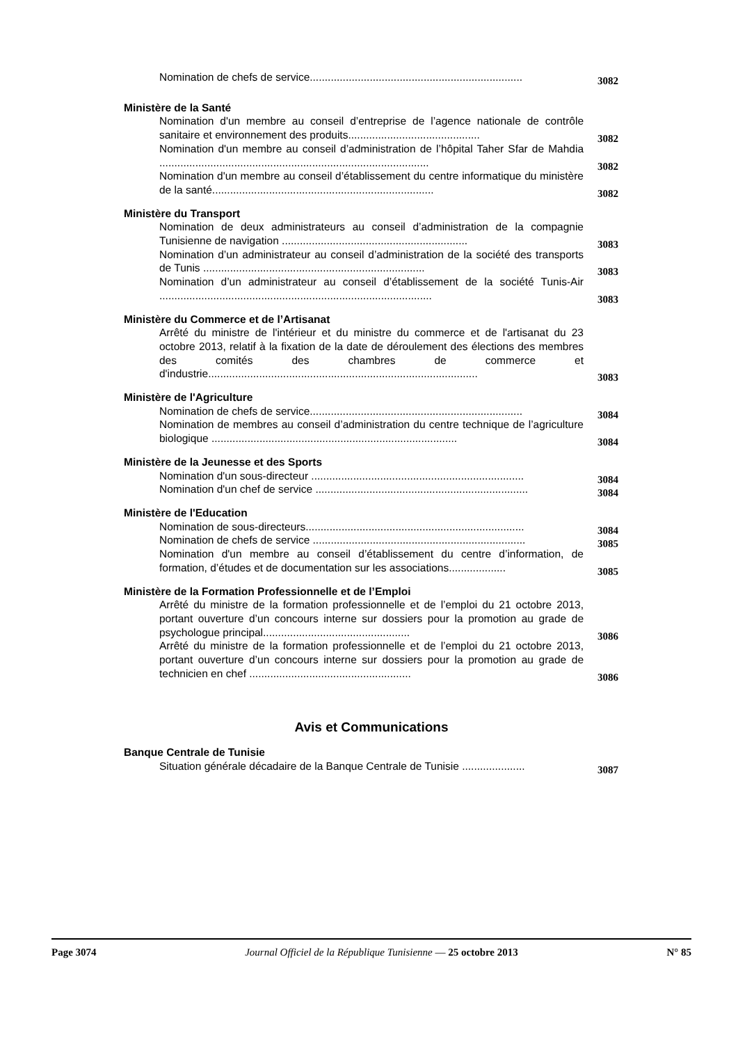Nomination de chefs de service.......................................................................
3082
Ministère de la Santé
Nomination d'un membre au conseil d’entreprise de l’agence nationale de contrôle sanitaire et environnement des produits............................................
3082
Nomination d'un membre au conseil d’administration de l’hôpital Taher Sfar de Mahdia ..........................................................................................
3082
Nomination d'un membre au conseil d’établissement du centre informatique du ministère de la santé..........................................................................
3082
Ministère du Transport
Nomination de deux administrateurs au conseil d’administration de la compagnie Tunisienne de navigation ..............................................................
3083
Nomination d’un administrateur au conseil d’administration de la société des transports de Tunis ..........................................................................
3083
Nomination d’un administrateur au conseil d’établissement de la société Tunis-Air ...........................................................................................
3083
Ministère du Commerce et de l’Artisanat
Arrêté du ministre de l'intérieur et du ministre du commerce et de l'artisanat du 23 octobre 2013, relatif à la fixation de la date de déroulement des élections des membres des comités des chambres de commerce et d'industrie..........................................................................................
3083
Ministère de l'Agriculture
Nomination de chefs de service.......................................................................
3084
Nomination de membres au conseil d’administration du centre technique de l’agriculture biologique ..................................................................................
3084
Ministère de la Jeunesse et des Sports
Nomination d'un sous-directeur .......................................................................
3084
Nomination d'un chef de service .......................................................................
3084
Ministère de l'Education
Nomination de sous-directeurs.........................................................................
3084
Nomination de chefs de service .......................................................................
3085
Nomination d'un membre au conseil d’établissement du centre d’information, de formation, d’études et de documentation sur les associations...................
3085
Ministère de la Formation Professionnelle et de l’Emploi
Arrêté du ministre de la formation professionnelle et de l’emploi du 21 octobre 2013, portant ouverture d’un concours interne sur dossiers pour la promotion au grade de psychologue principal.................................................
3086
Arrêté du ministre de la formation professionnelle et de l’emploi du 21 octobre 2013, portant ouverture d’un concours interne sur dossiers pour la promotion au grade de technicien en chef ......................................................
3086
Avis et Communications
Banque Centrale de Tunisie
Situation générale décadaire de la Banque Centrale de Tunisie .....................
3087
Page 3074 Journal Officiel de la République Tunisienne — 25 octobre 2013 N° 85